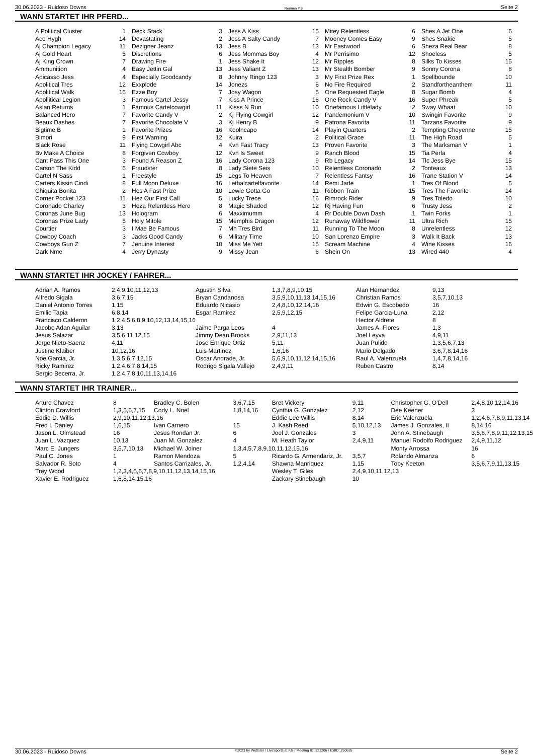30.06.2023 - Ruidoso Downs Rennen # 9 Seite 2
WANN STARTET IHR PFERD...
| A Political Cluster | 1 |
| Ace Hygh | 14 |
| Aj Champion Legacy | 11 |
| Aj Gold Heart | 5 |
| Aj King Crown | 7 |
| Ammunition | 4 |
| Apicasso Jess | 4 |
| Apolitical Tres | 12 |
| Apolitical Walk | 16 |
| Apollitical Legion | 3 |
| Aslan Returns | 1 |
| Balanced Hero | 7 |
| Beaux Dashes | 7 |
| Bigtime B | 1 |
| Bimori | 9 |
| Black Rose | 11 |
| Bv Make A Choice | 8 |
| Cant Pass This One | 3 |
| Carson The Kidd | 6 |
| Cartel N Sass | 1 |
| Carters Kissin Cindi | 8 |
| Chiquita Bonita | 2 |
| Corner Pocket 123 | 11 |
| Coronado Charley | 3 |
| Coronas June Bug | 13 |
| Coronas Prize Lady | 5 |
| Courtier | 3 |
| Cowboy Coach | 3 |
| Cowboys Gun Z | 7 |
| Dark Nme | 4 |
| Deck Stack | 3 |
| Devastating | 2 |
| Dezigner Jeanz | 13 |
| Discretions | 6 |
| Drawing Fire | 1 |
| Easy Jettin Gal | 13 |
| Especially Goodcandy | 8 |
| Exxplode | 14 |
| Ezze Boy | 7 |
| Famous Cartel Jessy | 7 |
| Famous Cartelcowgirl | 11 |
| Favorite Candy V | 2 |
| Favorite Chocolate V | 3 |
| Favorite Prizes | 16 |
| First Warning | 12 |
| Flying Cowgirl Abc | 4 |
| Forgiven Cowboy | 12 |
| Found A Reason Z | 16 |
| Fraudster | 8 |
| Freestyle | 15 |
| Full Moon Deluxe | 16 |
| Hes A Fast Prize | 10 |
| Hez Our First Call | 5 |
| Heza Relentless Hero | 8 |
| Hologram | 6 |
| Holy Mitole | 15 |
| I Mae Be Famous | 7 |
| Jacks Good Candy | 6 |
| Jenuine Interest | 10 |
| Jerry Dynasty | 9 |
| Jess A Kiss | 15 |
| Jess A Salty Candy | 7 |
| Jess B | 13 |
| Jess Mommas Boy | 4 |
| Jess Shake It | 12 |
| Jess Valiant Z | 13 |
| Johnny Ringo 123 | 3 |
| Jonezs | 6 |
| Josy Wagon | 5 |
| Kiss A Prince | 16 |
| Kisss N Run | 10 |
| Kj Flying Cowgirl | 12 |
| Kj Henry B | 9 |
| Koolncapo | 14 |
| Kuira | 2 |
| Kvn Fast Tracy | 13 |
| Kvn Is Sweet | 9 |
| Lady Corona 123 | 9 |
| Lady Siete Seis | 10 |
| Legs To Heaven | 7 |
| Lethalcartelfavorite | 14 |
| Lewie Gotta Go | 11 |
| Lucky Trece | 16 |
| Magic Shaded | 12 |
| Maxximumm | 4 |
| Memphis Dragon | 12 |
| Mh Tres Bird | 11 |
| Military Time | 10 |
| Miss Me Yett | 15 |
| Missy Jean | 6 |
| Mitey Relentless | 6 |
| Mooney Comes Easy | 9 |
| Mr Eastwood | 6 |
| Mr Perrisimo | 12 |
| Mr Ripples | 8 |
| Mr Stealth Bomber | 9 |
| My First Prize Rex | 1 |
| No Fire Required | 2 |
| One Requested Eagle | 8 |
| One Rock Candy V | 16 |
| Onefamous Littlelady | 2 |
| Pandemonium V | 10 |
| Patrona Favorita | 11 |
| Playin Quarters | 2 |
| Political Grace | 11 |
| Proven Favorite | 3 |
| Ranch Blood | 15 |
| Rb Legacy | 14 |
| Relentless Coronado | 2 |
| Relentless Fantsy | 16 |
| Remi Jade | 1 |
| Ribbon Train | 15 |
| Rimrock Rider | 9 |
| Rj Having Fun | 6 |
| Rr Double Down Dash | 1 |
| Runaway Wildflower | 11 |
| Running To The Moon | 8 |
| San Lorenzo Empire | 3 |
| Scream Machine | 4 |
| Shein On | 13 |
| Shes A Jet One | 6 |
| Shes Snakie | 5 |
| Sheza Real Bear | 8 |
| Shoeless | 5 |
| Silks To Kisses | 15 |
| Sonny Corona | 8 |
| Spellbounde | 10 |
| Standfortheanthem | 11 |
| Sugar Bomb | 4 |
| Super Phreak | 5 |
| Sway Whaat | 10 |
| Swingin Favorite | 9 |
| Tarzans Favorite | 9 |
| Tempting Cheyenne | 15 |
| The High Road | 5 |
| The Marksman V | 1 |
| Tia Perla | 4 |
| Tlc Jess Bye | 15 |
| Tonteaux | 13 |
| Trane Station V | 14 |
| Tres Of Blood | 5 |
| Tres The Favorite | 14 |
| Tres Toledo | 10 |
| Trusty Jess | 2 |
| Twin Forks | 1 |
| Ultra Rich | 15 |
| Unrelentless | 12 |
| Walk It Back | 13 |
| Wine Kisses | 16 |
| Wired 440 | 4 |
WANN STARTET IHR JOCKEY / FAHRER...
| Adrian A. Ramos | 2,4,9,10,11,12,13 | Agustin Silva | 1,3,7,8,9,10,15 | Alan Hernandez | 9,13 |
| Alfredo Sigala | 3,6,7,15 | Bryan Candanosa | 3,5,9,10,11,13,14,15,16 | Christian Ramos | 3,5,7,10,13 |
| Daniel Antonio Torres | 1,15 | Eduardo Nicasio | 2,4,8,10,12,14,16 | Edwin G. Escobedo | 16 |
| Emilio Tapia | 6,8,14 | Esgar Ramirez | 2,5,9,12,15 | Felipe Garcia-Luna | 2,12 |
| Francisco Calderon | 1,2,4,5,6,8,9,10,12,13,14,15,16 | | | Hector Aldrete | 8 |
| Jacobo Adan Aguilar | 3,13 | Jaime Parga Leos | 4 | James A. Flores | 1,3 |
| Jesus Salazar | 3,5,6,11,12,15 | Jimmy Dean Brooks | 2,9,11,13 | Joel Leyva | 4,9,11 |
| Jorge Nieto-Saenz | 4,11 | Jose Enrique Ortiz | 5,11 | Juan Pulido | 1,3,5,6,7,13 |
| Justine Klaiber | 10,12,16 | Luis Martinez | 1,6,16 | Mario Delgado | 3,6,7,8,14,16 |
| Noe Garcia, Jr. | 1,3,5,6,7,12,15 | Oscar Andrade, Jr. | 5,6,9,10,11,12,14,15,16 | Raul A. Valenzuela | 1,4,7,8,14,16 |
| Ricky Ramirez | 1,2,4,6,7,8,14,15 | Rodrigo Sigala Vallejo | 2,4,9,11 | Ruben Castro | 8,14 |
| Sergio Becerra, Jr. | 1,2,4,7,8,10,11,13,14,16 | | | | |
WANN STARTET IHR TRAINER...
| Arturo Chavez | 8 | Bradley C. Bolen | 3,6,7,15 | Bret Vickery | 9,11 | Christopher G. O'Dell | 2,4,8,10,12,14,16 |
| Clinton Crawford | 1,3,5,6,7,15 | Cody L. Noel | 1,8,14,16 | Cynthia G. Gonzalez | 2,12 | Dee Keener | 3 |
| Eddie D. Willis | 2,9,10,11,12,13,16 | | | Eddie Lee Willis | 8,14 | Eric Valenzuela | 1,2,4,6,7,8,9,11,13,14 |
| Fred I. Danley | 1,6,15 | Ivan Carnero | 15 | J. Kash Reed | 5,10,12,13 | James J. Gonzales, II | 8,14,16 |
| Jason L. Olmstead | 16 | Jesus Rondan Jr. | 6 | Joel J. Gonzales | 3 | John A. Stinebaugh | 3,5,6,7,8,9,11,12,13,15 |
| Juan L. Vazquez | 10,13 | Juan M. Gonzalez | 4 | M. Heath Taylor | 2,4,9,11 | Manuel Rodolfo Rodriguez | 2,4,9,11,12 |
| Marc E. Jungers | 3,5,7,10,13 | Michael W. Joiner | 1,3,4,5,7,8,9,10,11,12,15,16 | | | Monty Arrossa | 16 |
| Paul C. Jones | 1 | Ramon Mendoza | 5 | Ricardo G. Armendariz, Jr. | 3,5,7 | Rolando Almanza | 6 |
| Salvador R. Soto | 4 | Santos Carrizales, Jr. | 1,2,4,14 | Shawna Manriquez | 1,15 | Toby Keeton | 3,5,6,7,9,11,13,15 |
| Trey Wood | 1,2,3,4,5,6,7,8,9,10,11,12,13,14,15,16 | | | Wesley T. Giles | 2,4,9,10,11,12,13 | | |
| Xavier E. Rodriguez | 1,6,8,14,15,16 | | | Zackary Stinebaugh | 10 | | |
30.06.2023 - Ruidoso Downs ©2023 by Wettstar / LiveSports.at KG / Meeting ID: 321206 / ExtID: 250635 Seite 2